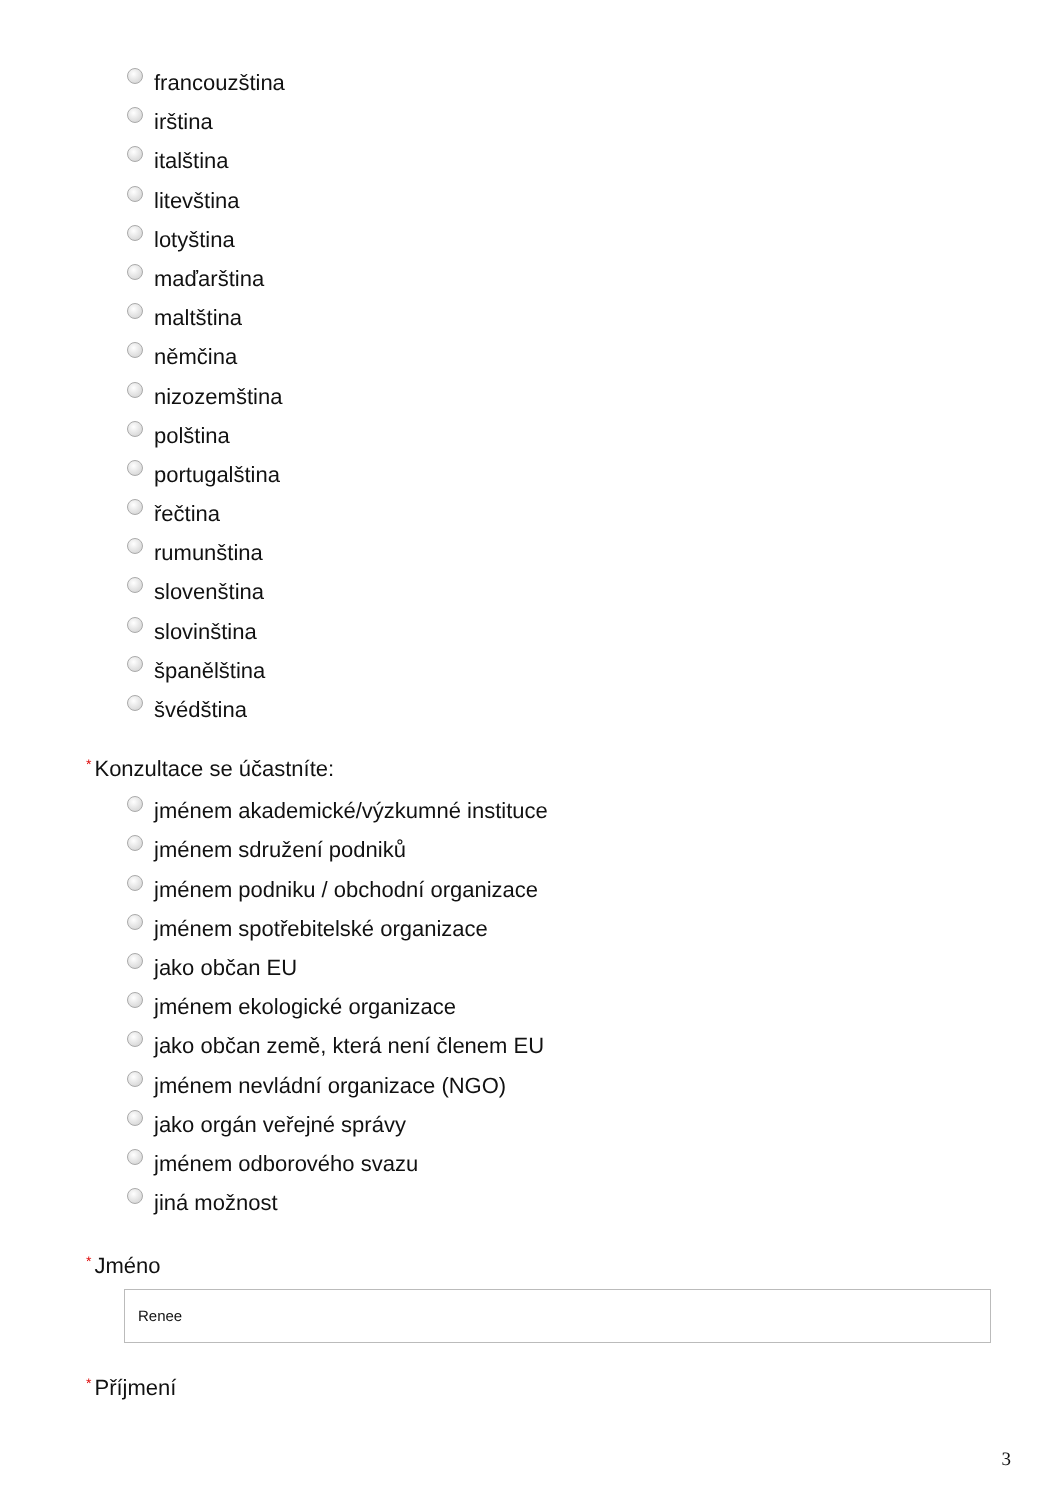francouzština
irština
italština
litevština
lotyština
maďarština
maltština
němčina
nizozemština
polština
portugalština
řečtina
rumunština
slovenština
slovinština
španělština
švédština
* Konzultace se účastníte:
jménem akademické/výzkumné instituce
jménem sdružení podniků
jménem podniku / obchodní organizace
jménem spotřebitelské organizace
jako občan EU
jménem ekologické organizace
jako občan země, která není členem EU
jménem nevládní organizace (NGO)
jako orgán veřejné správy
jménem odborového svazu
jiná možnost
* Jméno
Renee
* Příjmení
3